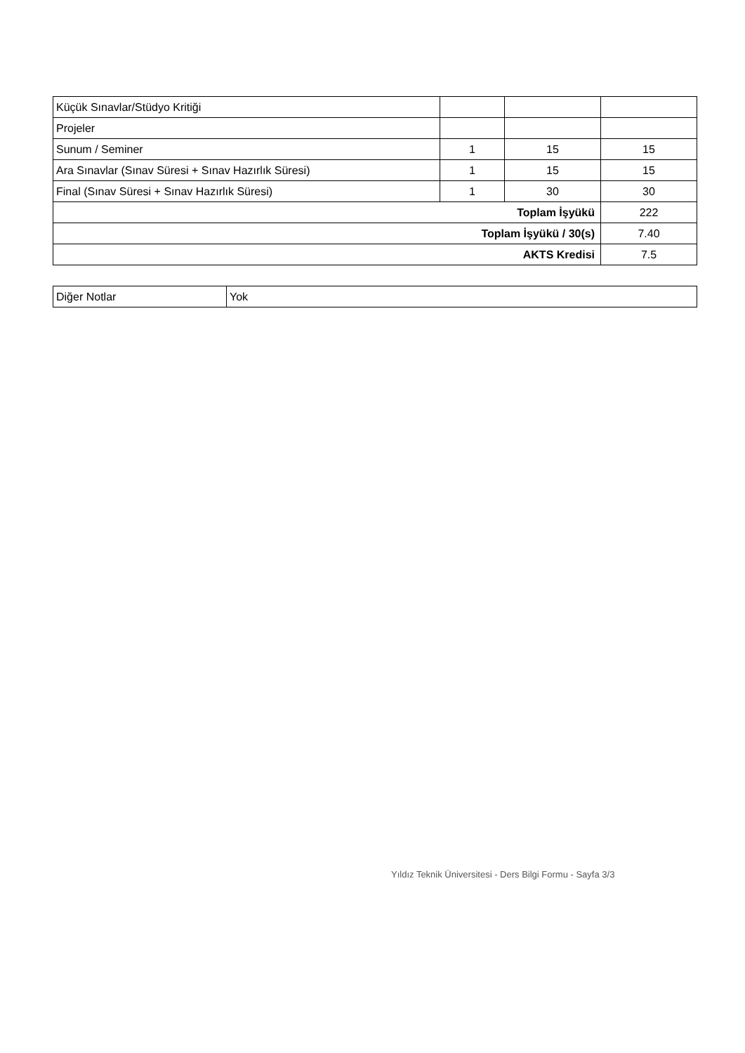| Küçük Sınavlar/Stüdyo Kritiği | | | |
| Projeler | | | |
| Sunum / Seminer | 1 | 15 | 15 |
| Ara Sınavlar (Sınav Süresi + Sınav Hazırlık Süresi) | 1 | 15 | 15 |
| Final (Sınav Süresi + Sınav Hazırlık Süresi) | 1 | 30 | 30 |
| Toplam İşyükü | | | 222 |
| Toplam İşyükü / 30(s) | | | 7.40 |
| AKTS Kredisi | | | 7.5 |
| Diğer Notlar | Yok |
Yıldız Teknik Üniversitesi - Ders Bilgi Formu - Sayfa 3/3